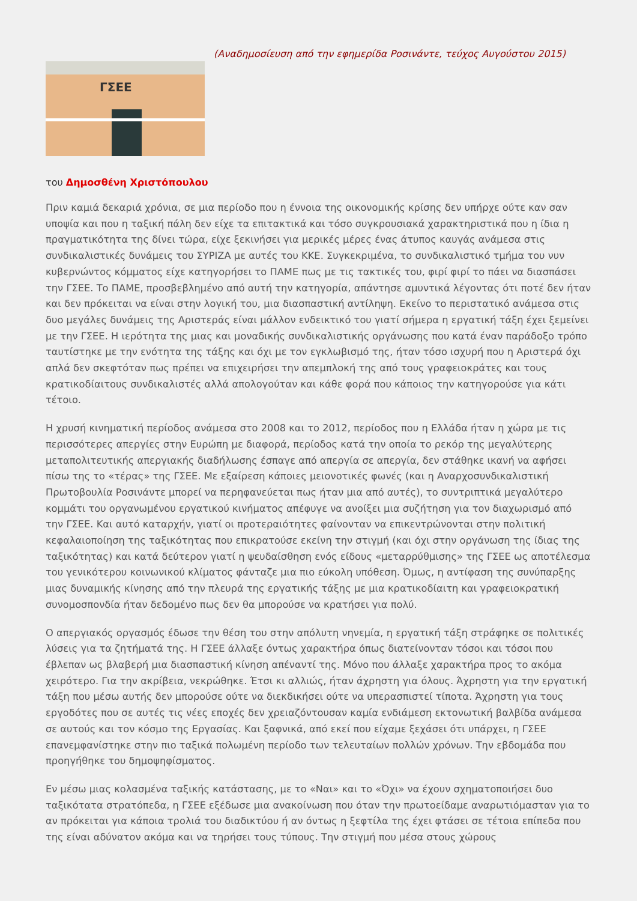ΓΣΕΕ
(Αναδημοσίευση από την εφημερίδα Ροσινάντε, τεύχος Αυγούστου 2015)
του Δημοσθένη Χριστόπουλου
Πριν καμιά δεκαριά χρόνια, σε μια περίοδο που η έννοια της οικονομικής κρίσης δεν υπήρχε ούτε καν σαν υποψία και που η ταξική πάλη δεν είχε τα επιτακτικά και τόσο συγκρουσιακά χαρακτηριστικά που η ίδια η πραγματικότητα της δίνει τώρα, είχε ξεκινήσει για μερικές μέρες ένας άτυπος καυγάς ανάμεσα στις συνδικαλιστικές δυνάμεις του ΣΥΡΙΖΑ με αυτές του ΚΚΕ. Συγκεκριμένα, το συνδικαλιστικό τμήμα του νυν κυβερνώντος κόμματος είχε κατηγορήσει το ΠΑΜΕ πως με τις τακτικές του, φιρί φιρί το πάει να διασπάσει την ΓΣΕΕ. Το ΠΑΜΕ, προσβεβλημένο από αυτή την κατηγορία, απάντησε αμυντικά λέγοντας ότι ποτέ δεν ήταν και δεν πρόκειται να είναι στην λογική του, μια διασπαστική αντίληψη. Εκείνο το περιστατικό ανάμεσα στις δυο μεγάλες δυνάμεις της Αριστεράς είναι μάλλον ενδεικτικό του γιατί σήμερα η εργατική τάξη έχει ξεμείνει με την ΓΣΕΕ. Η ιερότητα της μιας και μοναδικής συνδικαλιστικής οργάνωσης που κατά έναν παράδοξο τρόπο ταυτίστηκε με την ενότητα της τάξης και όχι με τον εγκλωβισμό της, ήταν τόσο ισχυρή που η Αριστερά όχι απλά δεν σκεφτόταν πως πρέπει να επιχειρήσει την απεμπλοκή της από τους γραφειοκράτες και τους κρατικοδίαιτους συνδικαλιστές αλλά απολογούταν και κάθε φορά που κάποιος την κατηγορούσε για κάτι τέτοιο.
Η χρυσή κινηματική περίοδος ανάμεσα στο 2008 και το 2012, περίοδος που η Ελλάδα ήταν η χώρα με τις περισσότερες απεργίες στην Ευρώπη με διαφορά, περίοδος κατά την οποία το ρεκόρ της μεγαλύτερης μεταπολιτευτικής απεργιακής διαδήλωσης έσπαγε από απεργία σε απεργία, δεν στάθηκε ικανή να αφήσει πίσω της το «τέρας» της ΓΣΕΕ. Με εξαίρεση κάποιες μειονοτικές φωνές (και η Αναρχοσυνδικαλιστική Πρωτοβουλία Ροσινάντε μπορεί να περηφανεύεται πως ήταν μια από αυτές), το συντριπτικά μεγαλύτερο κομμάτι του οργανωμένου εργατικού κινήματος απέφυγε να ανοίξει μια συζήτηση για τον διαχωρισμό από την ΓΣΕΕ. Και αυτό καταρχήν, γιατί οι προτεραιότητες φαίνονταν να επικεντρώνονται στην πολιτική κεφαλαιοποίηση της ταξικότητας που επικρατούσε εκείνη την στιγμή (και όχι στην οργάνωση της ίδιας της ταξικότητας) και κατά δεύτερον γιατί η ψευδαίσθηση ενός είδους «μεταρρύθμισης» της ΓΣΕΕ ως αποτέλεσμα του γενικότερου κοινωνικού κλίματος φάνταζε μια πιο εύκολη υπόθεση. Όμως, η αντίφαση της συνύπαρξης μιας δυναμικής κίνησης από την πλευρά της εργατικής τάξης με μια κρατικοδίαιτη και γραφειοκρατική συνομοσπονδία ήταν δεδομένο πως δεν θα μπορούσε να κρατήσει για πολύ.
Ο απεργιακός οργασμός έδωσε την θέση του στην απόλυτη νηνεμία, η εργατική τάξη στράφηκε σε πολιτικές λύσεις για τα ζητήματά της. Η ΓΣΕΕ άλλαξε όντως χαρακτήρα όπως διατείνονταν τόσοι και τόσοι που έβλεπαν ως βλαβερή μια διασπαστική κίνηση απέναντί της. Μόνο που άλλαξε χαρακτήρα προς το ακόμα χειρότερο. Για την ακρίβεια, νεκρώθηκε. Έτσι κι αλλιώς, ήταν άχρηστη για όλους. Άχρηστη για την εργατική τάξη που μέσω αυτής δεν μπορούσε ούτε να διεκδικήσει ούτε να υπερασπιστεί τίποτα. Άχρηστη για τους εργοδότες που σε αυτές τις νέες εποχές δεν χρειαζόντουσαν καμία ενδιάμεση εκτονωτική βαλβίδα ανάμεσα σε αυτούς και τον κόσμο της Εργασίας. Και ξαφνικά, από εκεί που είχαμε ξεχάσει ότι υπάρχει, η ΓΣΕΕ επανεμφανίστηκε στην πιο ταξικά πολωμένη περίοδο των τελευταίων πολλών χρόνων. Την εβδομάδα που προηγήθηκε του δημοψηφίσματος.
Εν μέσω μιας κολασμένα ταξικής κατάστασης, με το «Ναι» και το «Όχι» να έχουν σχηματοποιήσει δυο ταξικότατα στρατόπεδα, η ΓΣΕΕ εξέδωσε μια ανακοίνωση που όταν την πρωτοείδαμε αναρωτιόμασταν για το αν πρόκειται για κάποια τρολιά του διαδικτύου ή αν όντως η ξεφτίλα της έχει φτάσει σε τέτοια επίπεδα που της είναι αδύνατον ακόμα και να τηρήσει τους τύπους. Την στιγμή που μέσα στους χώρους